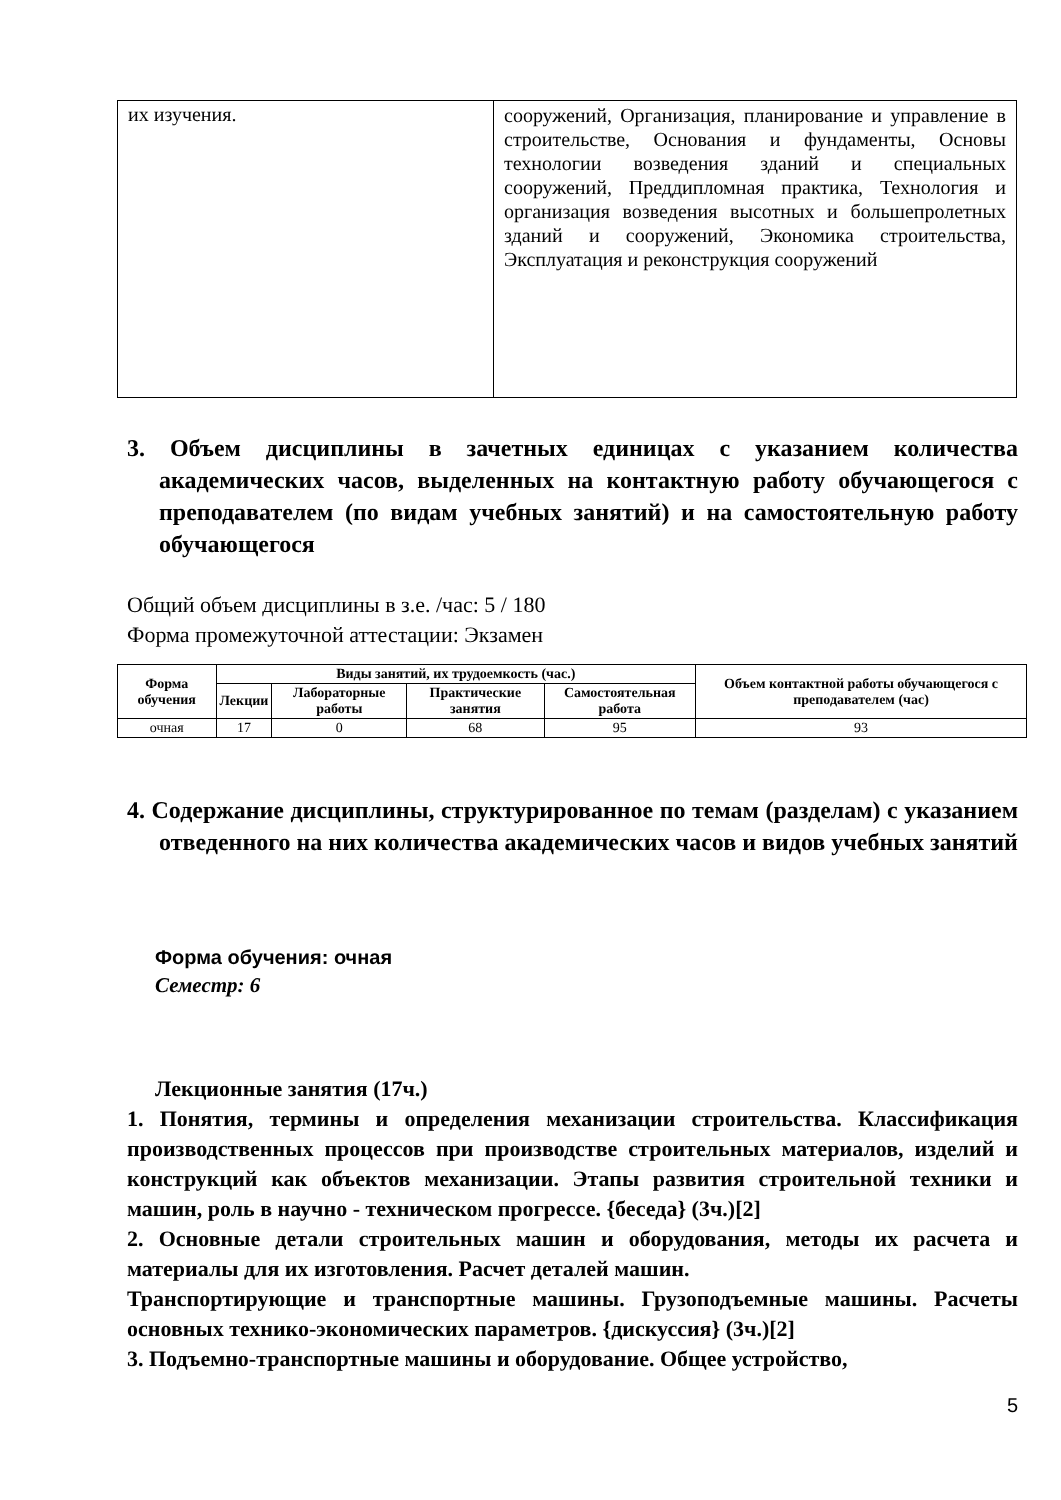| их изучения. | сооружений, Организация, планирование и управление в строительстве, Основания и фундаменты, Основы технологии возведения зданий и специальных сооружений, Преддипломная практика, Технология и организация возведения высотных и большепролетных зданий и сооружений, Экономика строительства, Эксплуатация и реконструкция сооружений |
3. Объем дисциплины в зачетных единицах с указанием количества академических часов, выделенных на контактную работу обучающегося с преподавателем (по видам учебных занятий) и на самостоятельную работу обучающегося
Общий объем дисциплины в з.е. /час: 5 / 180
Форма промежуточной аттестации: Экзамен
| Форма обучения | Виды занятий, их трудоемкость (час.) | | | | Объем контактной работы обучающегося с преподавателем (час) |
| --- | --- | --- | --- | --- | --- |
| | Лекции | Лабораторные работы | Практические занятия | Самостоятельная работа | |
| очная | 17 | 0 | 68 | 95 | 93 |
4. Содержание дисциплины, структурированное по темам (разделам) с указанием отведенного на них количества академических часов и видов учебных занятий
Форма обучения: очная
Семестр: 6
Лекционные занятия (17ч.)
1. Понятия, термины и определения механизации строительства. Классификация производственных процессов при производстве строительных материалов, изделий и конструкций как объектов механизации. Этапы развития строительной техники и машин, роль в научно - техническом прогрессе. {беседа} (3ч.)[2]
2. Основные детали строительных машин и оборудования, методы их расчета и материалы для их изготовления. Расчет деталей машин.
Транспортирующие и транспортные машины. Грузоподъемные машины. Расчеты основных технико-экономических параметров. {дискуссия} (3ч.)[2]
3. Подъемно-транспортные машины и оборудование. Общее устройство,
5